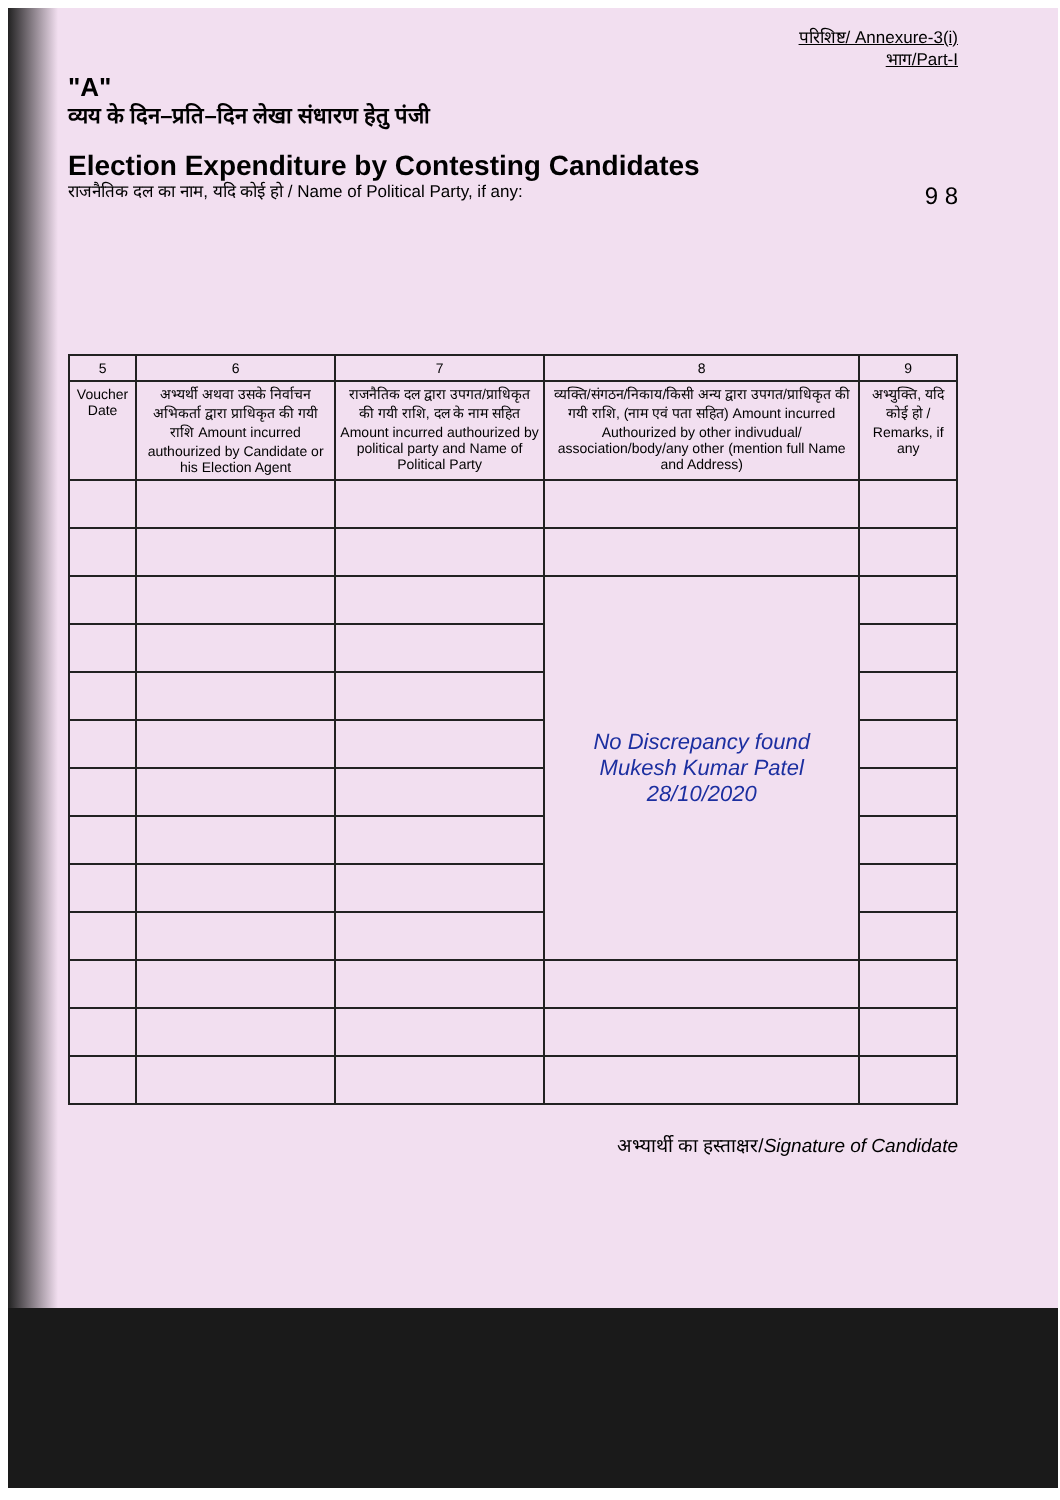परिशिष्ट/ Annexure-3(i)
भाग/Part-I
"A"
व्यय के दिन–प्रति–दिन लेखा संधारण हेतु पंजी
Election Expenditure by Contesting Candidates
राजनैतिक दल का नाम, यदि कोई हो / Name of Political Party, if any: 9 8
| 5 | 6 | 7 | 8 | 9 |
| --- | --- | --- | --- | --- |
| Voucher Date | अभ्यर्थी अथवा उसके निर्वाचन अभिकर्ता द्वारा प्राधिकृत की गयी राशि Amount incurred authourized by Candidate or his Election Agent | राजनैतिक दल द्वारा उपगत/प्राधिकृत की गयी राशि, दल के नाम सहित Amount incurred authourized by political party and Name of Political Party | व्यक्ति/संगठन/निकाय/किसी अन्य द्वारा उपगत/प्राधिकृत की गयी राशि, (नाम एवं पता सहित) Amount incurred Authourized by other indivudual/ association/body/any other (mention full Name and Address) | अभ्युक्ति, यदि कोई हो / Remarks, if any |
| | | | No Discrepancy found Mukesh Kumar Patel 28/10/2020 | |
अभ्यार्थी का हस्ताक्षर/Signature of Candidate